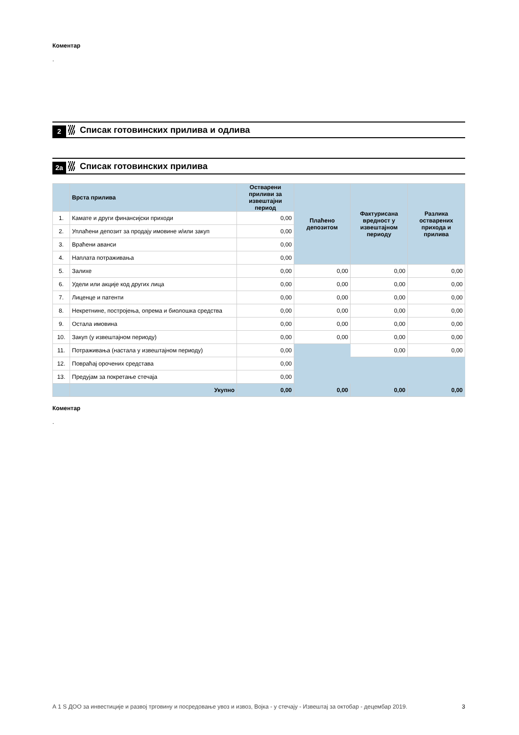Коментар
.
2 Списак готовинских прилива и одлива
2а Списак готовинских прилива
| | Врста прилива | Остварени приливи за извештајни период | Плаћено депозитом | Фактурисана вредност у извештајном периоду | Разлика остварених прихода и прилива |
| --- | --- | --- | --- | --- | --- |
| 1. | Камате и други финансијски приходи | 0,00 | | | |
| 2. | Уплаћени депозит за продају имовине и/или закуп | 0,00 | | | |
| 3. | Враћени аванси | 0,00 | | | |
| 4. | Наплата потраживања | 0,00 | | | |
| 5. | Залихе | 0,00 | 0,00 | 0,00 | 0,00 |
| 6. | Удели или акције код других лица | 0,00 | 0,00 | 0,00 | 0,00 |
| 7. | Лиценце и патенти | 0,00 | 0,00 | 0,00 | 0,00 |
| 8. | Некретнине, постројења, опрема и биолошка средства | 0,00 | 0,00 | 0,00 | 0,00 |
| 9. | Остала имовина | 0,00 | 0,00 | 0,00 | 0,00 |
| 10. | Закуп (у извештајном периоду) | 0,00 | 0,00 | 0,00 | 0,00 |
| 11. | Потраживања (настала у извештајном периоду) | 0,00 | | 0,00 | 0,00 |
| 12. | Повраћај орочених средстава | 0,00 | | | |
| 13. | Предујам за покретање стечаја | 0,00 | | | |
| | Укупно | 0,00 | 0,00 | 0,00 | 0,00 |
Коментар
.
А 1 S ДОО за инвестиције и развој трговину и посредовање увоз и извоз, Војка - у стечају - Извештај за октобар - децембар 2019. 3